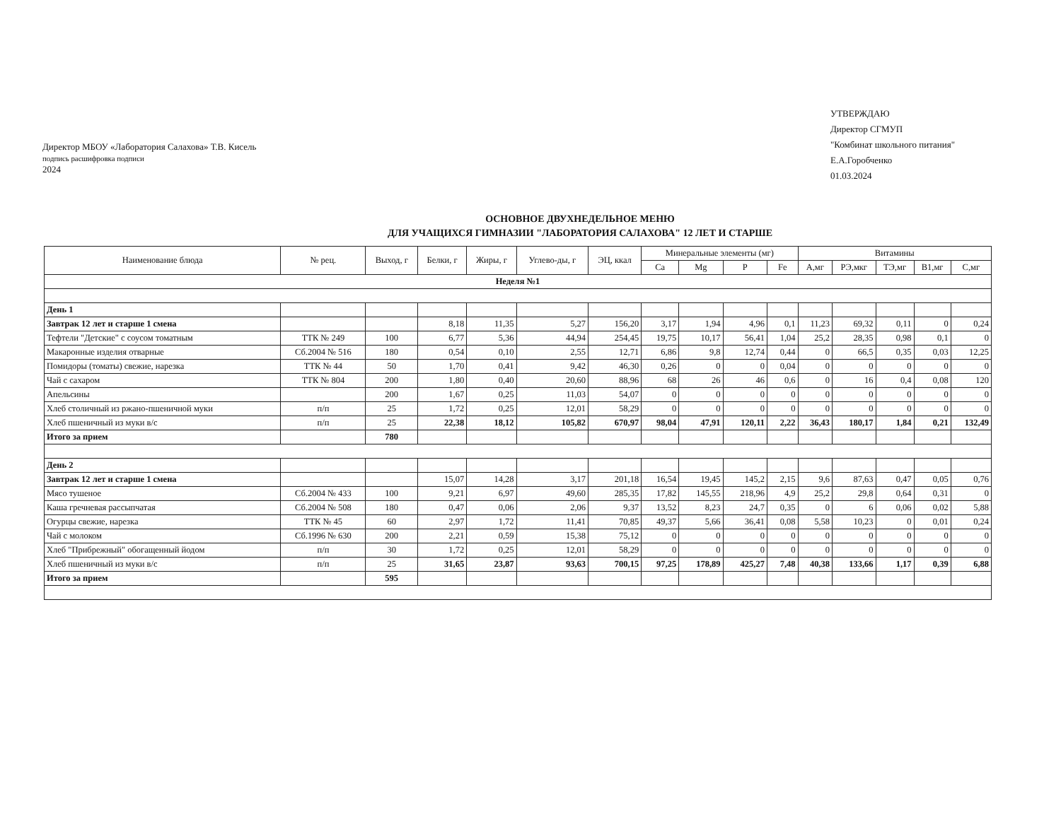Директор МБОУ «Лаборатория Салахова» Т.В. Кисель
подпись расшифровка подписи
2024
УТВЕРЖДАЮ
Директор СГМУП
"Комбинат школьного питания"
Е.А.Горобченко
01.03.2024
ОСНОВНОЕ ДВУХНЕДЕЛЬНОЕ МЕНЮ
ДЛЯ УЧАЩИХСЯ ГИМНАЗИИ "ЛАБОРАТОРИЯ САЛАХОВА" 12 ЛЕТ И СТАРШЕ
| Наименование блюда | № рец. | Выход, г | Белки, г | Жиры, г | Углево-ды, г | ЭЦ, ккал | Минеральные элементы (мг) | | | | Витамины | | | | |
| --- | --- | --- | --- | --- | --- | --- | --- | --- | --- | --- | --- | --- | --- | --- | --- |
| | | | | | | | Ca | Mg | P | Fe | А,мг | РЭ,мкг | ТЭ,мг | В1,мг | С,мг |
| Неделя №1 | | | | | | | | | | | | | | | |
| День 1 | | | | | | | | | | | | | | | |
| Завтрак 12 лет и старше 1 смена | | | 8,18 | 11,35 | 5,27 | 156,20 | 3,17 | 1,94 | 4,96 | 0,1 | 11,23 | 69,32 | 0,11 | 0 | 0,24 |
| Тефтели "Детские" с соусом томатным | ТТК № 249 | 100 | 6,77 | 5,36 | 44,94 | 254,45 | 19,75 | 10,17 | 56,41 | 1,04 | 25,2 | 28,35 | 0,98 | 0,1 | 0 |
| Макаронные изделия отварные | Сб.2004 № 516 | 180 | 0,54 | 0,10 | 2,55 | 12,71 | 6,86 | 9,8 | 12,74 | 0,44 | 0 | 66,5 | 0,35 | 0,03 | 12,25 |
| Помидоры (томаты) свежие, нарезка | ТТК № 44 | 50 | 1,70 | 0,41 | 9,42 | 46,30 | 0,26 | 0 | 0 | 0,04 | 0 | 0 | 0 | 0 | 0 |
| Чай с сахаром | ТТК № 804 | 200 | 1,80 | 0,40 | 20,60 | 88,96 | 68 | 26 | 46 | 0,6 | 0 | 16 | 0,4 | 0,08 | 120 |
| Апельсины | | 200 | 1,67 | 0,25 | 11,03 | 54,07 | 0 | 0 | 0 | 0 | 0 | 0 | 0 | 0 | 0 |
| Хлеб столичный из ржано-пшеничной муки | п/п | 25 | 1,72 | 0,25 | 12,01 | 58,29 | 0 | 0 | 0 | 0 | 0 | 0 | 0 | 0 | 0 |
| Хлеб пшеничный из муки в/с | п/п | 25 | 22,38 | 18,12 | 105,82 | 670,97 | 98,04 | 47,91 | 120,11 | 2,22 | 36,43 | 180,17 | 1,84 | 0,21 | 132,49 |
| Итого за прием | | 780 | | | | | | | | | | | | | |
| День 2 | | | | | | | | | | | | | | | |
| Завтрак 12 лет и старше 1 смена | | | 15,07 | 14,28 | 3,17 | 201,18 | 16,54 | 19,45 | 145,2 | 2,15 | 9,6 | 87,63 | 0,47 | 0,05 | 0,76 |
| Мясо тушеное | Сб.2004 № 433 | 100 | 9,21 | 6,97 | 49,60 | 285,35 | 17,82 | 145,55 | 218,96 | 4,9 | 25,2 | 29,8 | 0,64 | 0,31 | 0 |
| Каша гречневая рассыпчатая | Сб.2004 № 508 | 180 | 0,47 | 0,06 | 2,06 | 9,37 | 13,52 | 8,23 | 24,7 | 0,35 | 0 | 6 | 0,06 | 0,02 | 5,88 |
| Огурцы свежие, нарезка | ТТК № 45 | 60 | 2,97 | 1,72 | 11,41 | 70,85 | 49,37 | 5,66 | 36,41 | 0,08 | 5,58 | 10,23 | 0 | 0,01 | 0,24 |
| Чай с молоком | Сб.1996 № 630 | 200 | 2,21 | 0,59 | 15,38 | 75,12 | 0 | 0 | 0 | 0 | 0 | 0 | 0 | 0 | 0 |
| Хлеб "Прибрежный" обогащенный йодом | п/п | 30 | 1,72 | 0,25 | 12,01 | 58,29 | 0 | 0 | 0 | 0 | 0 | 0 | 0 | 0 | 0 |
| Хлеб пшеничный из муки в/с | п/п | 25 | 31,65 | 23,87 | 93,63 | 700,15 | 97,25 | 178,89 | 425,27 | 7,48 | 40,38 | 133,66 | 1,17 | 0,39 | 6,88 |
| Итого за прием | | 595 | | | | | | | | | | | | | |